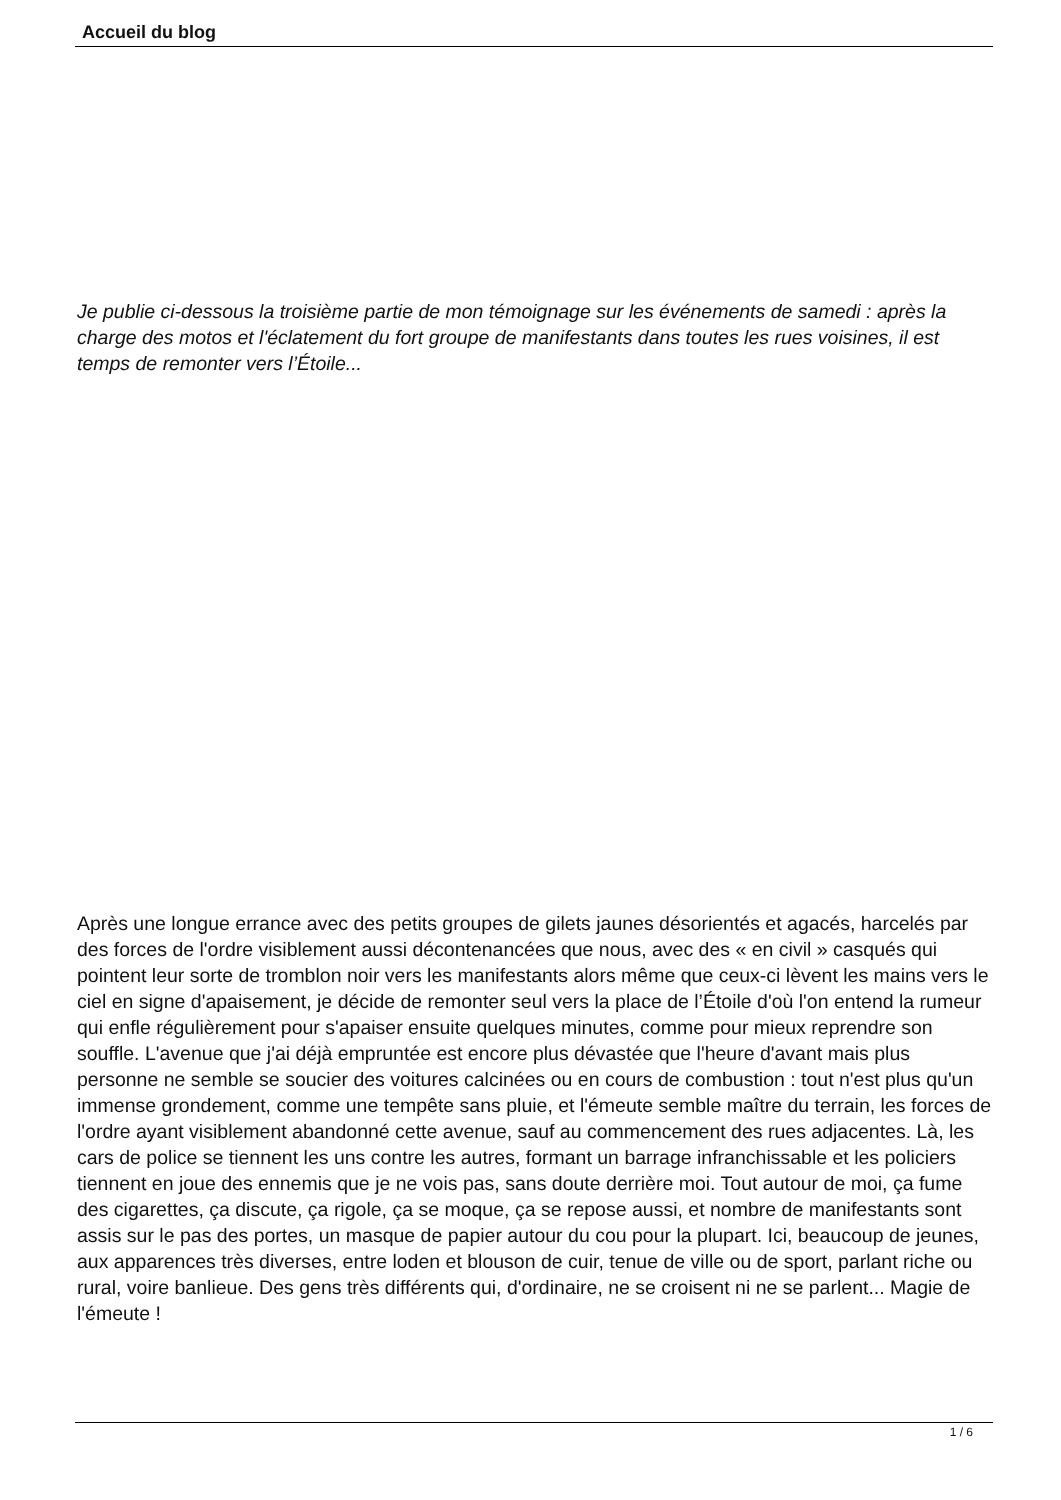Accueil du blog
Je publie ci-dessous la troisième partie de mon témoignage sur les événements de samedi : après la charge des motos et l'éclatement du fort groupe de manifestants dans toutes les rues voisines, il est temps de remonter vers l’Étoile...
Après une longue errance avec des petits groupes de gilets jaunes désorientés et agacés, harcelés par des forces de l'ordre visiblement aussi décontenancées que nous, avec des « en civil » casqués qui pointent leur sorte de tromblon noir vers les manifestants alors même que ceux-ci lèvent les mains vers le ciel en signe d'apaisement, je décide de remonter seul vers la place de l’Étoile d'où l'on entend la rumeur qui enfle régulièrement pour s'apaiser ensuite quelques minutes, comme pour mieux reprendre son souffle. L'avenue que j'ai déjà empruntée est encore plus dévastée que l'heure d'avant mais plus personne ne semble se soucier des voitures calcinées ou en cours de combustion : tout n'est plus qu'un immense grondement, comme une tempête sans pluie, et l'émeute semble maître du terrain, les forces de l'ordre ayant visiblement abandonné cette avenue, sauf au commencement des rues adjacentes. Là, les cars de police se tiennent les uns contre les autres, formant un barrage infranchissable et les policiers tiennent en joue des ennemis que je ne vois pas, sans doute derrière moi. Tout autour de moi, ça fume des cigarettes, ça discute, ça rigole, ça se moque, ça se repose aussi, et nombre de manifestants sont assis sur le pas des portes, un masque de papier autour du cou pour la plupart. Ici, beaucoup de jeunes, aux apparences très diverses, entre loden et blouson de cuir, tenue de ville ou de sport, parlant riche ou rural, voire banlieue. Des gens très différents qui, d'ordinaire, ne se croisent ni ne se parlent... Magie de l'émeute !
1 / 6